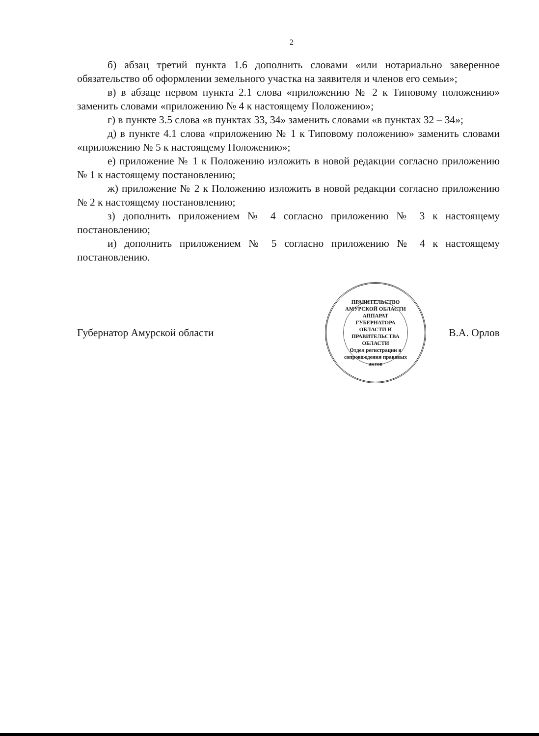2
б) абзац третий пункта 1.6 дополнить словами «или нотариально заверенное обязательство об оформлении земельного участка на заявителя и членов его семьи»;
в) в абзаце первом пункта 2.1 слова «приложению № 2 к Типовому положению» заменить словами «приложению № 4 к настоящему Положению»;
г) в пункте 3.5 слова «в пунктах 33, 34» заменить словами «в пунктах 32 – 34»;
д) в пункте 4.1 слова «приложению № 1 к Типовому положению» заменить словами «приложению № 5 к настоящему Положению»;
е) приложение № 1 к Положению изложить в новой редакции согласно приложению № 1 к настоящему постановлению;
ж) приложение № 2 к Положению изложить в новой редакции согласно приложению № 2 к настоящему постановлению;
з) дополнить приложением № 4 согласно приложению № 3 к настоящему постановлению;
и) дополнить приложением № 5 согласно приложению № 4 к настоящему постановлению.
Губернатор Амурской области
ПРАВИТЕЛЬСТВО АМУРСКОЙ ОБЛАСТИ
АППАРАТ ГУБЕРНАТОРА ОБЛАСТИ И ПРАВИТЕЛЬСТВА ОБЛАСТИ
Отдел регистрации и сопровождения правовых актов
В.А. Орлов